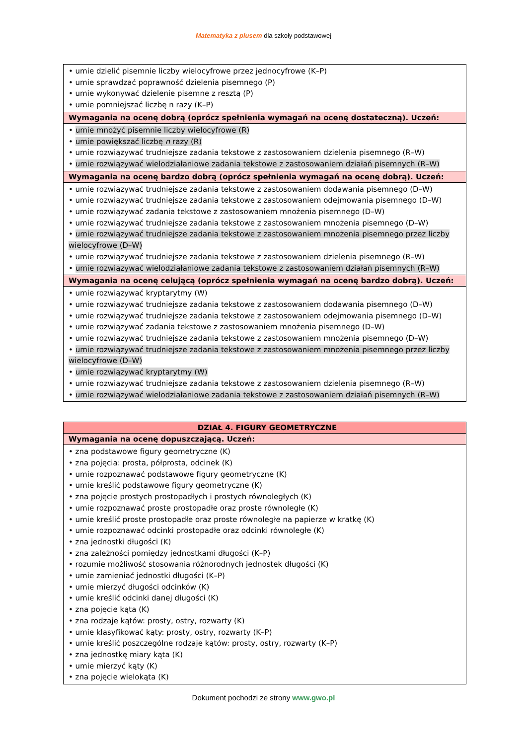Matematyka z plusem dla szkoły podstawowej
| • umie dzielić pisemnie liczby wielocyfrowe przez jednocyfrowe (K–P) • umie sprawdzać poprawność dzielenia pisemnego (P) • umie wykonywać dzielenie pisemne z resztą (P) • umie pomniejszać liczbę n razy (K–P) |
| Wymagania na ocenę dobrą (oprócz spełnienia wymagań na ocenę dostateczną). Uczeń: |
| • umie mnożyć pisemnie liczby wielocyfrowe (R) • umie powiększać liczbę n razy (R) • umie rozwiązywać trudniejsze zadania tekstowe z zastosowaniem dzielenia pisemnego (R–W) • umie rozwiązywać wielodziałaniowe zadania tekstowe z zastosowaniem działań pisemnych (R–W) |
| Wymagania na ocenę bardzo dobrą (oprócz spełnienia wymagań na ocenę dobrą). Uczeń: |
| • umie rozwiązywać trudniejsze zadania tekstowe z zastosowaniem dodawania pisemnego (D–W) • umie rozwiązywać trudniejsze zadania tekstowe z zastosowaniem odejmowania pisemnego (D–W) • umie rozwiązywać zadania tekstowe z zastosowaniem mnożenia pisemnego (D–W) • umie rozwiązywać trudniejsze zadania tekstowe z zastosowaniem mnożenia pisemnego (D–W) • umie rozwiązywać trudniejsze zadania tekstowe z zastosowaniem mnożenia pisemnego przez liczby wielocyfrowe (D–W) • umie rozwiązywać trudniejsze zadania tekstowe z zastosowaniem dzielenia pisemnego (R–W) • umie rozwiązywać wielodziałaniowe zadania tekstowe z zastosowaniem działań pisemnych (R–W) |
| Wymagania na ocenę celującą (oprócz spełnienia wymagań na ocenę bardzo dobrą). Uczeń: |
| • umie rozwiązywać kryptarytmy (W) • umie rozwiązywać trudniejsze zadania tekstowe z zastosowaniem dodawania pisemnego (D–W) • umie rozwiązywać trudniejsze zadania tekstowe z zastosowaniem odejmowania pisemnego (D–W) • umie rozwiązywać zadania tekstowe z zastosowaniem mnożenia pisemnego (D–W) • umie rozwiązywać trudniejsze zadania tekstowe z zastosowaniem mnożenia pisemnego (D–W) • umie rozwiązywać trudniejsze zadania tekstowe z zastosowaniem mnożenia pisemnego przez liczby wielocyfrowe (D–W) • umie rozwiązywać kryptarytmy (W) • umie rozwiązywać trudniejsze zadania tekstowe z zastosowaniem dzielenia pisemnego (R–W) • umie rozwiązywać wielodziałaniowe zadania tekstowe z zastosowaniem działań pisemnych (R–W) |
| DZIAŁ 4. FIGURY GEOMETRYCZNE |
| --- |
| Wymagania na ocenę dopuszczającą. Uczeń: |
| • zna podstawowe figury geometryczne (K) • zna pojęcia: prosta, półprosta, odcinek (K) • umie rozpoznawać podstawowe figury geometryczne (K) • umie kreślić podstawowe figury geometryczne (K) • zna pojęcie prostych prostopadłych i prostych równoległych (K) • umie rozpoznawać proste prostopadłe oraz proste równoległe (K) • umie kreślić proste prostopadłe oraz proste równoległe na papierze w kratkę (K) • umie rozpoznawać odcinki prostopadłe oraz odcinki równoległe (K) • zna jednostki długości (K) • zna zależności pomiędzy jednostkami długości (K–P) • rozumie możliwość stosowania różnorodnych jednostek długości (K) • umie zamieniać jednostki długości (K–P) • umie mierzyć długości odcinków (K) • umie kreślić odcinki danej długości (K) • zna pojęcie kąta (K) • zna rodzaje kątów: prosty, ostry, rozwarty (K) • umie klasyfikować kąty: prosty, ostry, rozwarty (K–P) • umie kreślić poszczególne rodzaje kątów: prosty, ostry, rozwarty (K–P) • zna jednostkę miary kąta (K) • umie mierzyć kąty (K) • zna pojęcie wielokąta (K) |
Dokument pochodzi ze strony www.gwo.pl